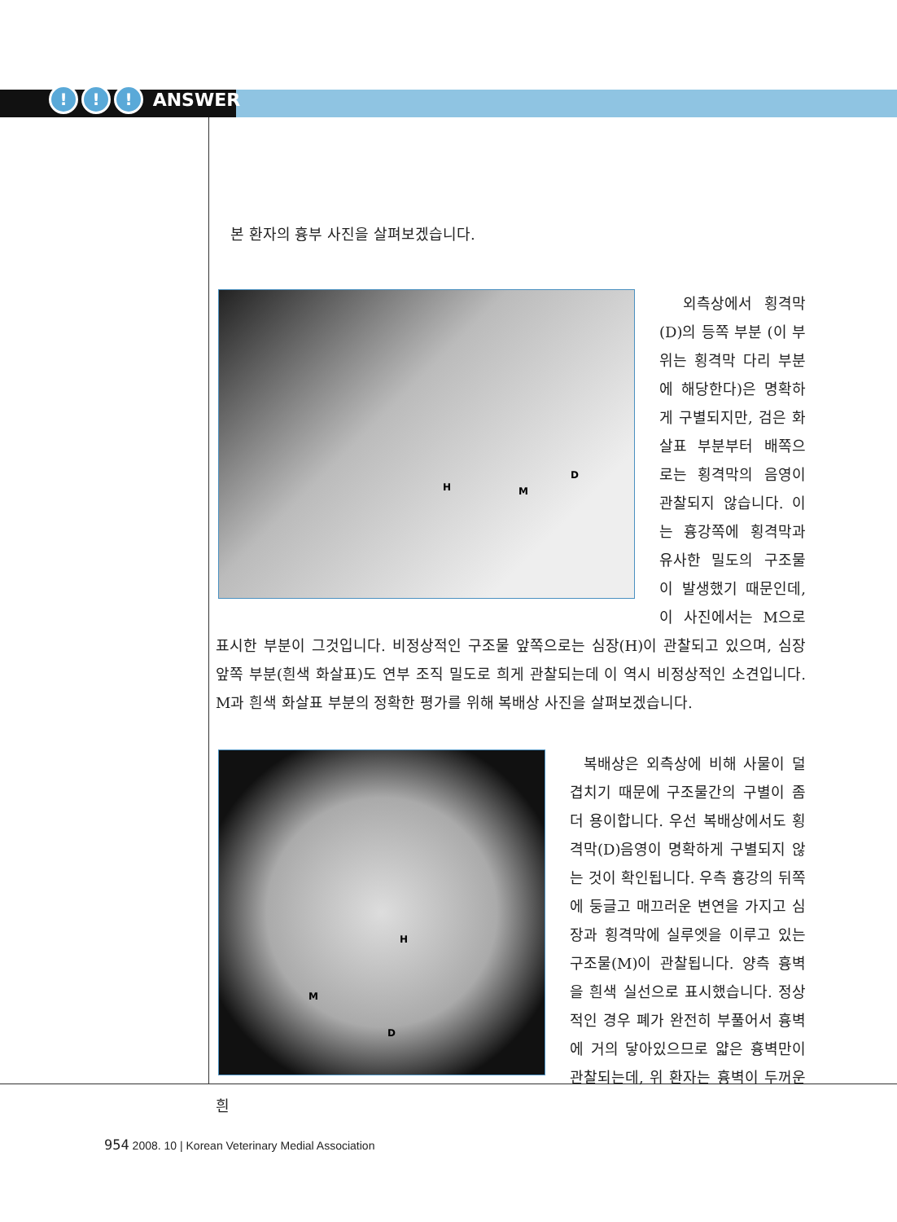!!! ANSWER
본 환자의 흉부 사진을 살펴보겠습니다.
H M
D
외측상에서 횡격막 (D)의 등쪽 부분 (이 부위는 횡격막 다리 부분에 해당한다)은 명확하게 구별되지만, 검은 화살표 부분부터 배쪽으로는 횡격막의 음영이 관찰되지 않습니다. 이는 흉강쪽에 횡격막과 유사한 밀도의 구조물이 발생했기 때문인데, 이 사진에서는 M으로 표시한 부분이 그것입니다. 비정상적인 구조물 앞쪽으로는 심장(H)이 관찰되고 있으며, 심장 앞쪽 부분(흰색 화살표)도 연부 조직 밀도로 희게 관찰되는데 이 역시 비정상적인 소견입니다. M과 흰색 화살표 부분의 정확한 평가를 위해 복배상 사진을 살펴보겠습니다.
H
M
D
복배상은 외측상에 비해 사물이 덜 겹치기 때문에 구조물간의 구별이 좀 더 용이합니다. 우선 복배상에서도 횡격막(D)음영이 명확하게 구별되지 않는 것이 확인됩니다. 우측 흉강의 뒤쪽에 둥글고 매끄러운 변연을 가지고 심장과 횡격막에 실루엣을 이루고 있는 구조물(M)이 관찰됩니다. 양측 흉벽을 흰색 실선으로 표시했습니다. 정상적인 경우 폐가 완전히 부풀어서 흉벽에 거의 닿아있으므로 얇은 흉벽만이 관찰되는데, 위 환자는 흉벽이 두꺼운 흰
954 2008. 10 | Korean Veterinary Medial Association